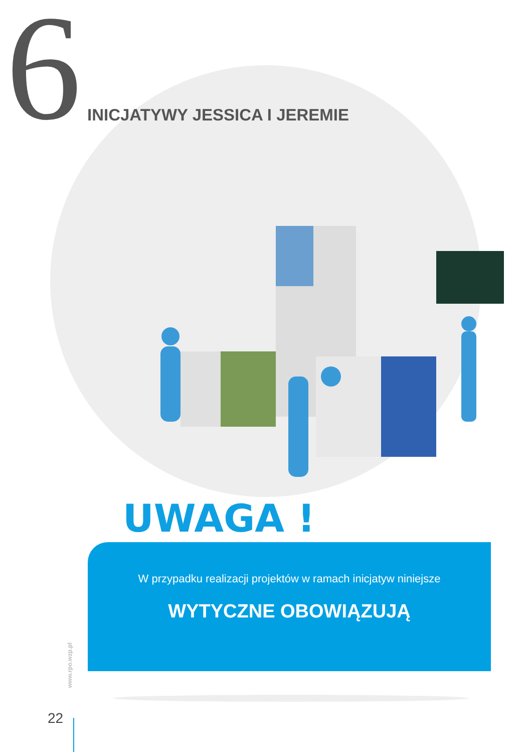6 INICJATYWY JESSICA I JEREMIE
UWAGA !
W przypadku realizacji projektów w ramach inicjatyw niniejsze
WYTYCZNE OBOWIĄZUJĄ
www.rpo.wzp.pl
22